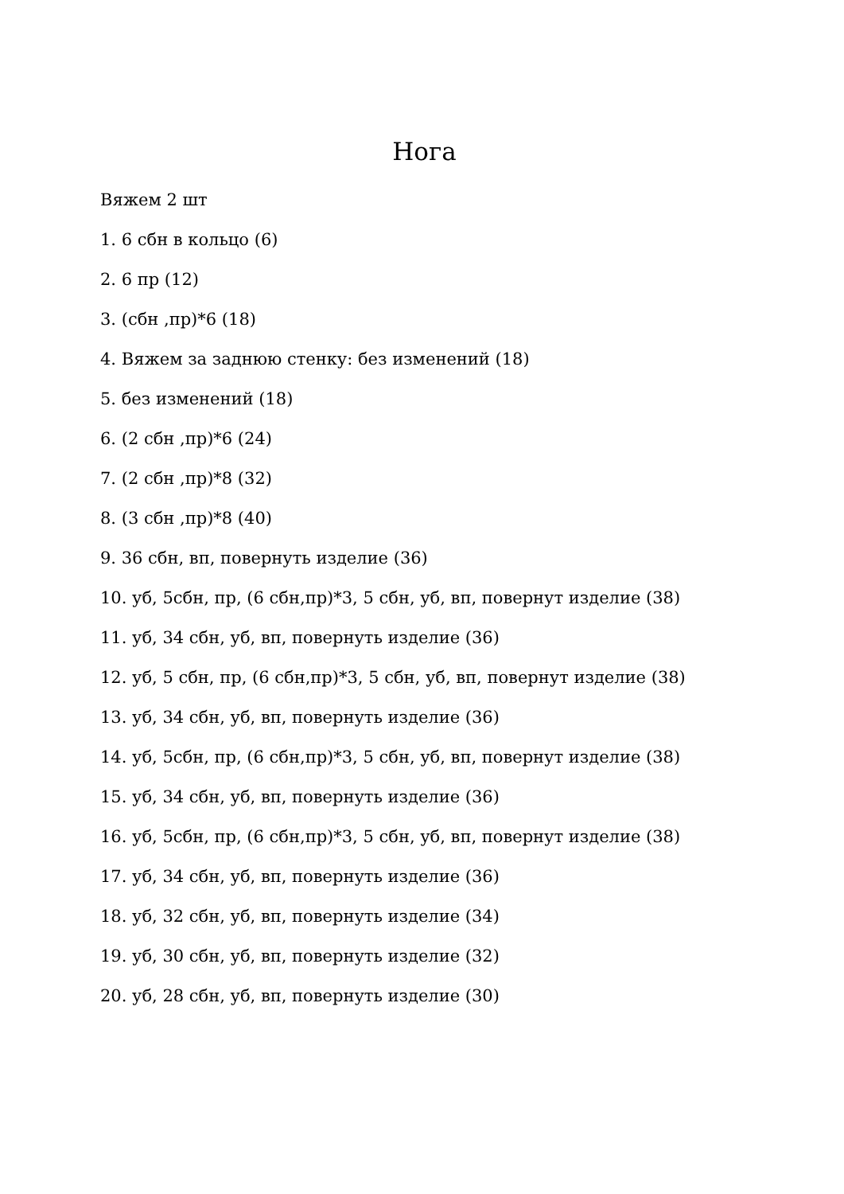Нога
Вяжем 2 шт
1. 6 сбн в кольцо (6)
2. 6 пр (12)
3. (сбн ,пр)*6 (18)
4. Вяжем за заднюю стенку: без изменений (18)
5. без изменений (18)
6. (2 сбн ,пр)*6 (24)
7. (2 сбн ,пр)*8 (32)
8. (3 сбн ,пр)*8 (40)
9. 36 сбн, вп, повернуть изделие (36)
10. уб, 5сбн, пр, (6 сбн,пр)*3, 5 сбн, уб, вп, повернут изделие (38)
11. уб, 34 сбн, уб, вп, повернуть изделие (36)
12. уб, 5 сбн, пр, (6 сбн,пр)*3, 5 сбн, уб, вп, повернут изделие (38)
13. уб, 34 сбн, уб, вп, повернуть изделие (36)
14. уб, 5сбн, пр, (6 сбн,пр)*3, 5 сбн, уб, вп, повернут изделие (38)
15. уб, 34 сбн, уб, вп, повернуть изделие (36)
16. уб, 5сбн, пр, (6 сбн,пр)*3, 5 сбн, уб, вп, повернут изделие (38)
17. уб, 34 сбн, уб, вп, повернуть изделие (36)
18. уб, 32 сбн, уб, вп, повернуть изделие (34)
19. уб, 30 сбн, уб, вп, повернуть изделие (32)
20. уб, 28 сбн, уб, вп, повернуть изделие (30)